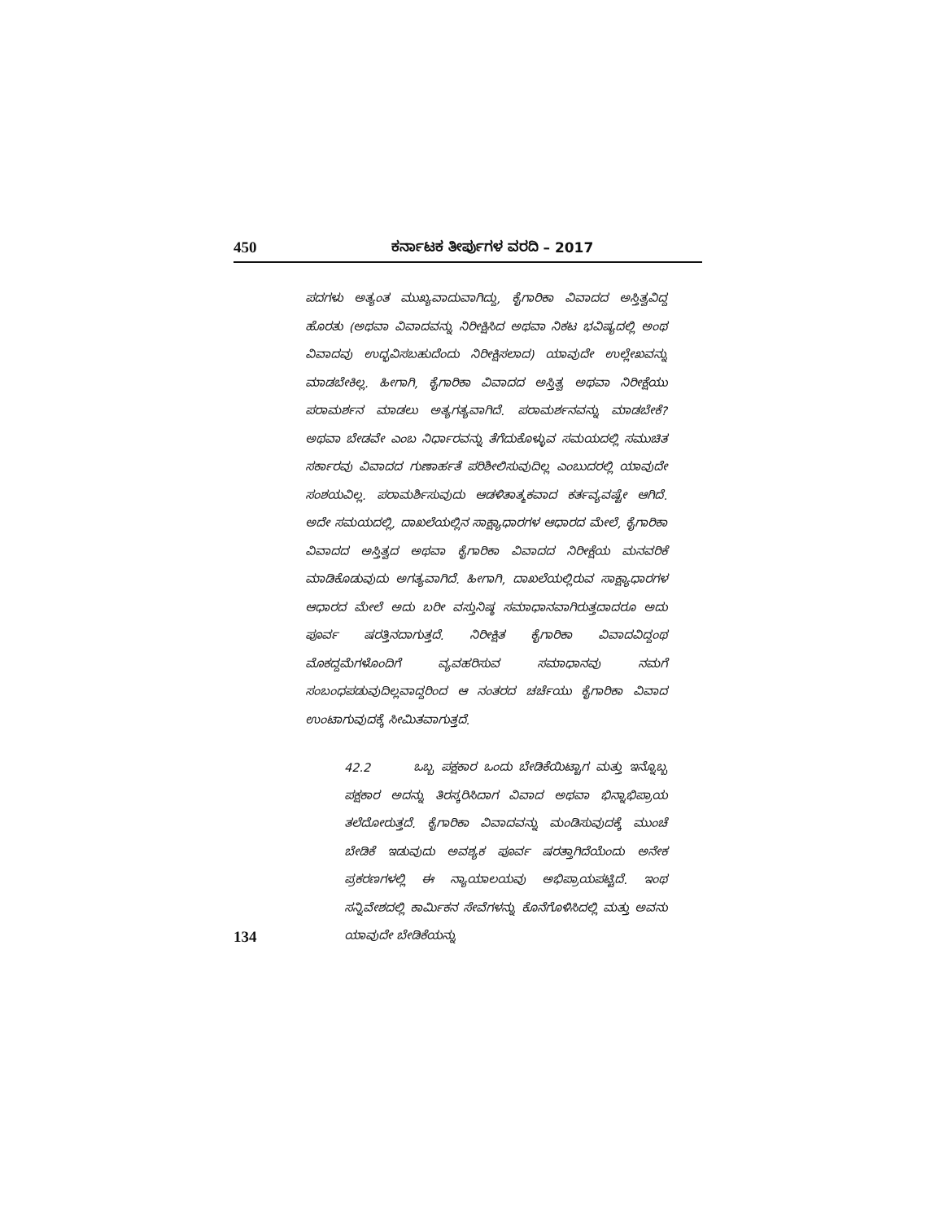450 ಕರ್ನಾಟಕ ತೀರ್ಪುಗಳ ವರದಿ – 2017
ಪದಗಳು ಅತ್ಯಂತ ಮುಖ್ಯವಾದುವಾಗಿದ್ದು, ಕೈಗಾರಿಕಾ ವಿವಾದದ ಅಸ್ತಿತ್ವವಿದ್ದ ಹೊರತು (ಅಥವಾ ವಿವಾದವನ್ನು ನಿರೀಕ್ಷಿಸಿದ ಅಥವಾ ನಿಕಟ ಭವಿಷ್ಯದಲ್ಲಿ ಅಂಥ ವಿವಾದವು ಉದ್ಭವಿಸಬಹುದೆಂದು ನಿರೀಕ್ಷಿಸಲಾದ) ಯಾವುದೇ ಉಲ್ಲೇಖವನ್ನು ಮಾಡಬೇಕಿಲ್ಲ. ಹೀಗಾಗಿ, ಕೈಗಾರಿಕಾ ವಿವಾದದ ಅಸ್ತಿತ್ವ ಅಥವಾ ನಿರೀಕ್ಷೆಯು ಪರಾಮರ್ಶನ ಮಾಡಲು ಅತ್ಯಗತ್ಯವಾಗಿದೆ. ಪರಾಮರ್ಶನವನ್ನು ಮಾಡಬೇಕೆ? ಅಥವಾ ಬೇಡವೇ ಎಂಬ ನಿರ್ಧಾರವನ್ನು ತೆಗೆದುಕೊಳ್ಳುವ ಸಮಯದಲ್ಲಿ ಸಮುಚಿತ ಸರ್ಕಾರವು ವಿವಾದದ ಗುಣಾರ್ಹತೆ ಪರಿಶೀಲಿಸುವುದಿಲ್ಲ ಎಂಬುದರಲ್ಲಿ ಯಾವುದೇ ಸಂಶಯವಿಲ್ಲ. ಪರಾಮರ್ಶಿಸುವುದು ಆಡಳಿತಾತ್ಮಕವಾದ ಕರ್ತವ್ಯವಷ್ಟೇ ಆಗಿದೆ. ಅದೇ ಸಮಯದಲ್ಲಿ, ದಾಖಲೆಯಲ್ಲಿನ ಸಾಕ್ಷ್ಯಾಧಾರಗಳ ಆಧಾರದ ಮೇಲೆ, ಕೈಗಾರಿಕಾ ವಿವಾದದ ಅಸ್ತಿತ್ವದ ಅಥವಾ ಕೈಗಾರಿಕಾ ವಿವಾದದ ನಿರೀಕ್ಷೆಯ ಮನವರಿಕೆ ಮಾಡಿಕೊಡುವುದು ಅಗತ್ಯವಾಗಿದೆ. ಹೀಗಾಗಿ, ದಾಖಲೆಯಲ್ಲಿರುವ ಸಾಕ್ಷ್ಯಾಧಾರಗಳ ಆಧಾರದ ಮೇಲೆ ಅದು ಬರೀ ವಸ್ತುನಿಷ್ಠ ಸಮಾಧಾನವಾಗಿರುತ್ತದಾದರೂ ಅದು ಪೂರ್ವ ಷರತ್ತಿನದಾಗುತ್ತದೆ. ನಿರೀಕ್ಷಿತ ಕೈಗಾರಿಕಾ ವಿವಾದವಿದ್ದಂಥ ಮೊಕದ್ದಮೆಗಳೊಂದಿಗೆ ವ್ಯವಹರಿಸುವ ಸಮಾಧಾನವು ನಮಗೆ ಸಂಬಂಧಪಡುವುದಿಲ್ಲವಾದ್ದರಿಂದ ಆ ನಂತರದ ಚರ್ಚೆಯು ಕೈಗಾರಿಕಾ ವಿವಾದ ಉಂಟಾಗುವುದಕ್ಕೆ ಸೀಮಿತವಾಗುತ್ತದೆ.
42.2 ಒಬ್ಬ ಪಕ್ಷಕಾರ ಒಂದು ಬೇಡಿಕೆಯಿಟ್ಟಾಗ ಮತ್ತು ಇನ್ನೊಬ್ಬ ಪಕ್ಷಕಾರ ಅದನ್ನು ತಿರಸ್ಕರಿಸಿದಾಗ ವಿವಾದ ಅಥವಾ ಭಿನ್ನಾಭಿಪ್ರಾಯ ತಲೆದೋರುತ್ತದೆ. ಕೈಗಾರಿಕಾ ವಿವಾದವನ್ನು ಮಂಡಿಸುವುದಕ್ಕೆ ಮುಂಚೆ ಬೇಡಿಕೆ ಇಡುವುದು ಅವಶ್ಯಕ ಪೂರ್ವ ಷರತ್ತಾಗಿದೆಯೆಂದು ಅನೇಕ ಪ್ರಕರಣಗಳಲ್ಲಿ ಈ ನ್ಯಾಯಾಲಯವು ಅಭಿಪ್ರಾಯಪಟ್ಟಿದೆ. ಇಂಥ ಸನ್ನಿವೇಶದಲ್ಲಿ ಕಾರ್ಮಿಕನ ಸೇವೆಗಳನ್ನು ಕೊನೆಗೊಳಿಸಿದಲ್ಲಿ ಮತ್ತು ಅವನು ಯಾವುದೇ ಬೇಡಿಕೆಯನ್ನು
134